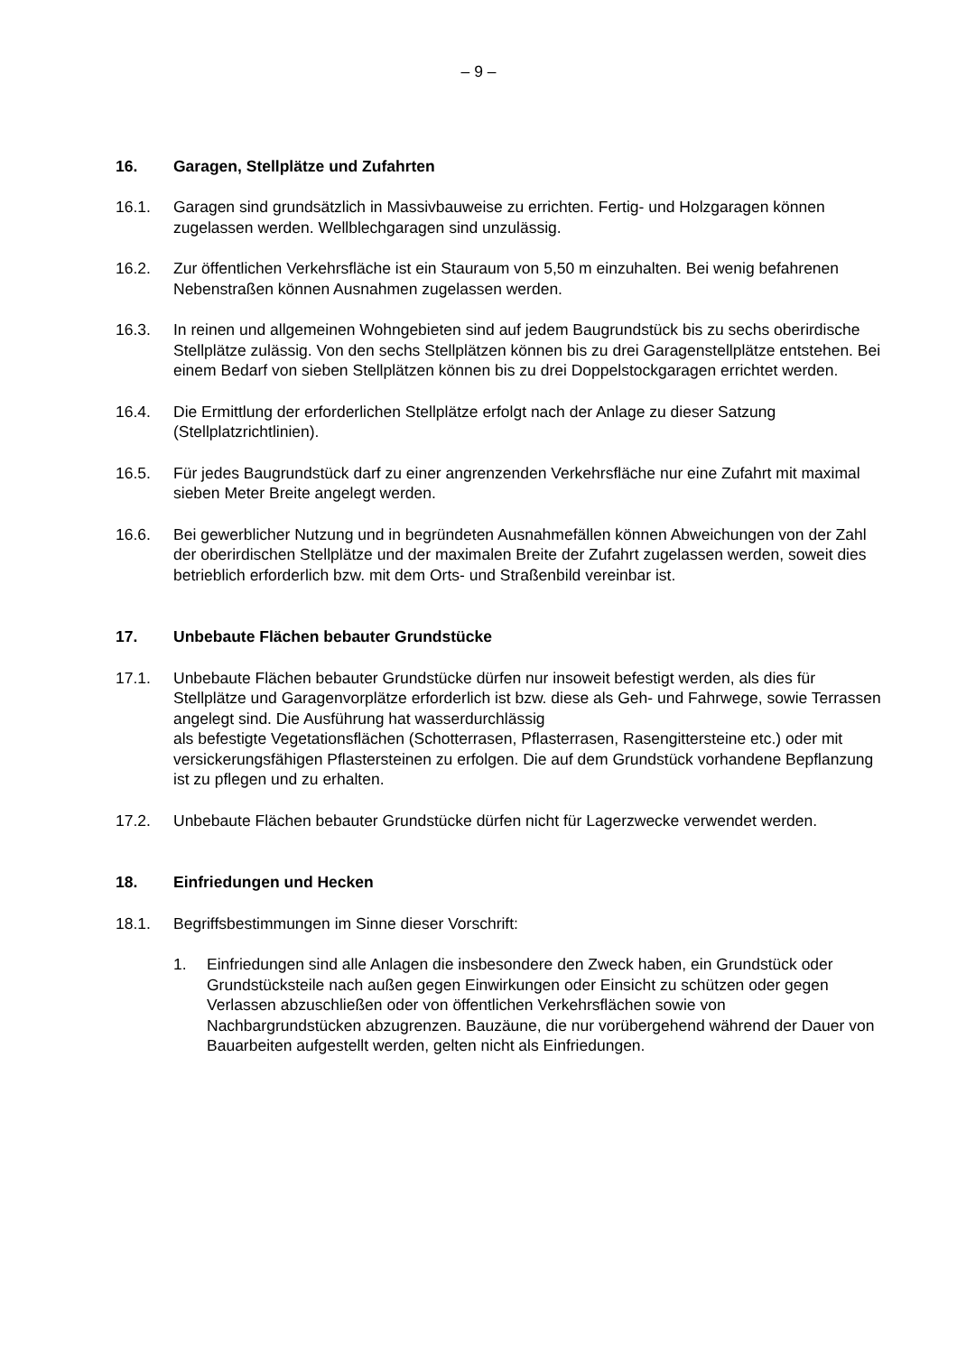– 9 –
16. Garagen, Stellplätze und Zufahrten
16.1. Garagen sind grundsätzlich in Massivbauweise zu errichten. Fertig- und Holzgaragen können zugelassen werden. Wellblechgaragen sind unzulässig.
16.2. Zur öffentlichen Verkehrsfläche ist ein Stauraum von 5,50 m einzuhalten. Bei wenig befahrenen Nebenstraßen können Ausnahmen zugelassen werden.
16.3. In reinen und allgemeinen Wohngebieten sind auf jedem Baugrundstück bis zu sechs oberirdische Stellplätze zulässig. Von den sechs Stellplätzen können bis zu drei Garagenstellplätze entstehen. Bei einem Bedarf von sieben Stellplätzen können bis zu drei Doppelstockgaragen errichtet werden.
16.4. Die Ermittlung der erforderlichen Stellplätze erfolgt nach der Anlage zu dieser Satzung (Stellplatzrichtlinien).
16.5. Für jedes Baugrundstück darf zu einer angrenzenden Verkehrsfläche nur eine Zufahrt mit maximal sieben Meter Breite angelegt werden.
16.6. Bei gewerblicher Nutzung und in begründeten Ausnahmefällen können Abweichungen von der Zahl der oberirdischen Stellplätze und der maximalen Breite der Zufahrt zugelassen werden, soweit dies betrieblich erforderlich bzw. mit dem Orts- und Straßenbild vereinbar ist.
17. Unbebaute Flächen bebauter Grundstücke
17.1. Unbebaute Flächen bebauter Grundstücke dürfen nur insoweit befestigt werden, als dies für Stellplätze und Garagenvorplätze erforderlich ist bzw. diese als Geh- und Fahrwege, sowie Terrassen angelegt sind. Die Ausführung hat wasserdurchlässig
als befestigte Vegetationsflächen (Schotterrasen, Pflasterrasen, Rasengittersteine etc.) oder mit versickerungsfähigen Pflastersteinen zu erfolgen. Die auf dem Grundstück vorhandene Bepflanzung ist zu pflegen und zu erhalten.
17.2. Unbebaute Flächen bebauter Grundstücke dürfen nicht für Lagerzwecke verwendet werden.
18. Einfriedungen und Hecken
18.1. Begriffsbestimmungen im Sinne dieser Vorschrift:
1. Einfriedungen sind alle Anlagen die insbesondere den Zweck haben, ein Grundstück oder Grundstücksteile nach außen gegen Einwirkungen oder Einsicht zu schützen oder gegen Verlassen abzuschließen oder von öffentlichen Verkehrsflächen sowie von Nachbargrundstücken abzugrenzen. Bauzäune, die nur vorübergehend während der Dauer von Bauarbeiten aufgestellt werden, gelten nicht als Einfriedungen.